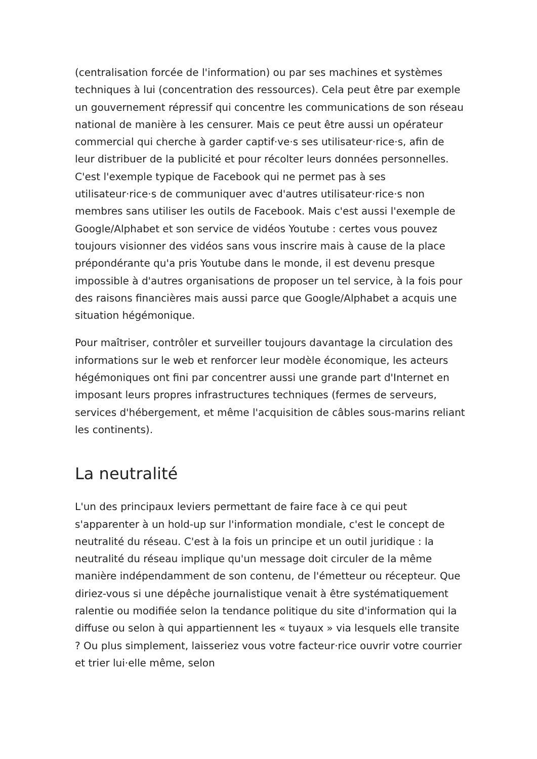(centralisation forcée de l'information) ou par ses machines et systèmes techniques à lui (concentration des ressources). Cela peut être par exemple un gouvernement répressif qui concentre les communications de son réseau national de manière à les censurer. Mais ce peut être aussi un opérateur commercial qui cherche à garder captif·ve·s ses utilisateur·rice·s, afin de leur distribuer de la publicité et pour récolter leurs données personnelles. C'est l'exemple typique de Facebook qui ne permet pas à ses utilisateur·rice·s de communiquer avec d'autres utilisateur·rice·s non membres sans utiliser les outils de Facebook. Mais c'est aussi l'exemple de Google/Alphabet et son service de vidéos Youtube : certes vous pouvez toujours visionner des vidéos sans vous inscrire mais à cause de la place prépondérante qu'a pris Youtube dans le monde, il est devenu presque impossible à d'autres organisations de proposer un tel service, à la fois pour des raisons financières mais aussi parce que Google/Alphabet a acquis une situation hégémonique.
Pour maîtriser, contrôler et surveiller toujours davantage la circulation des informations sur le web et renforcer leur modèle économique, les acteurs hégémoniques ont fini par concentrer aussi une grande part d'Internet en imposant leurs propres infrastructures techniques (fermes de serveurs, services d'hébergement, et même l'acquisition de câbles sous-marins reliant les continents).
La neutralité
L'un des principaux leviers permettant de faire face à ce qui peut s'apparenter à un hold-up sur l'information mondiale, c'est le concept de neutralité du réseau. C'est à la fois un principe et un outil juridique : la neutralité du réseau implique qu'un message doit circuler de la même manière indépendamment de son contenu, de l'émetteur ou récepteur. Que diriez-vous si une dépêche journalistique venait à être systématiquement ralentie ou modifiée selon la tendance politique du site d'information qui la diffuse ou selon à qui appartiennent les « tuyaux » via lesquels elle transite ? Ou plus simplement, laisseriez vous votre facteur·rice ouvrir votre courrier et trier lui·elle même, selon